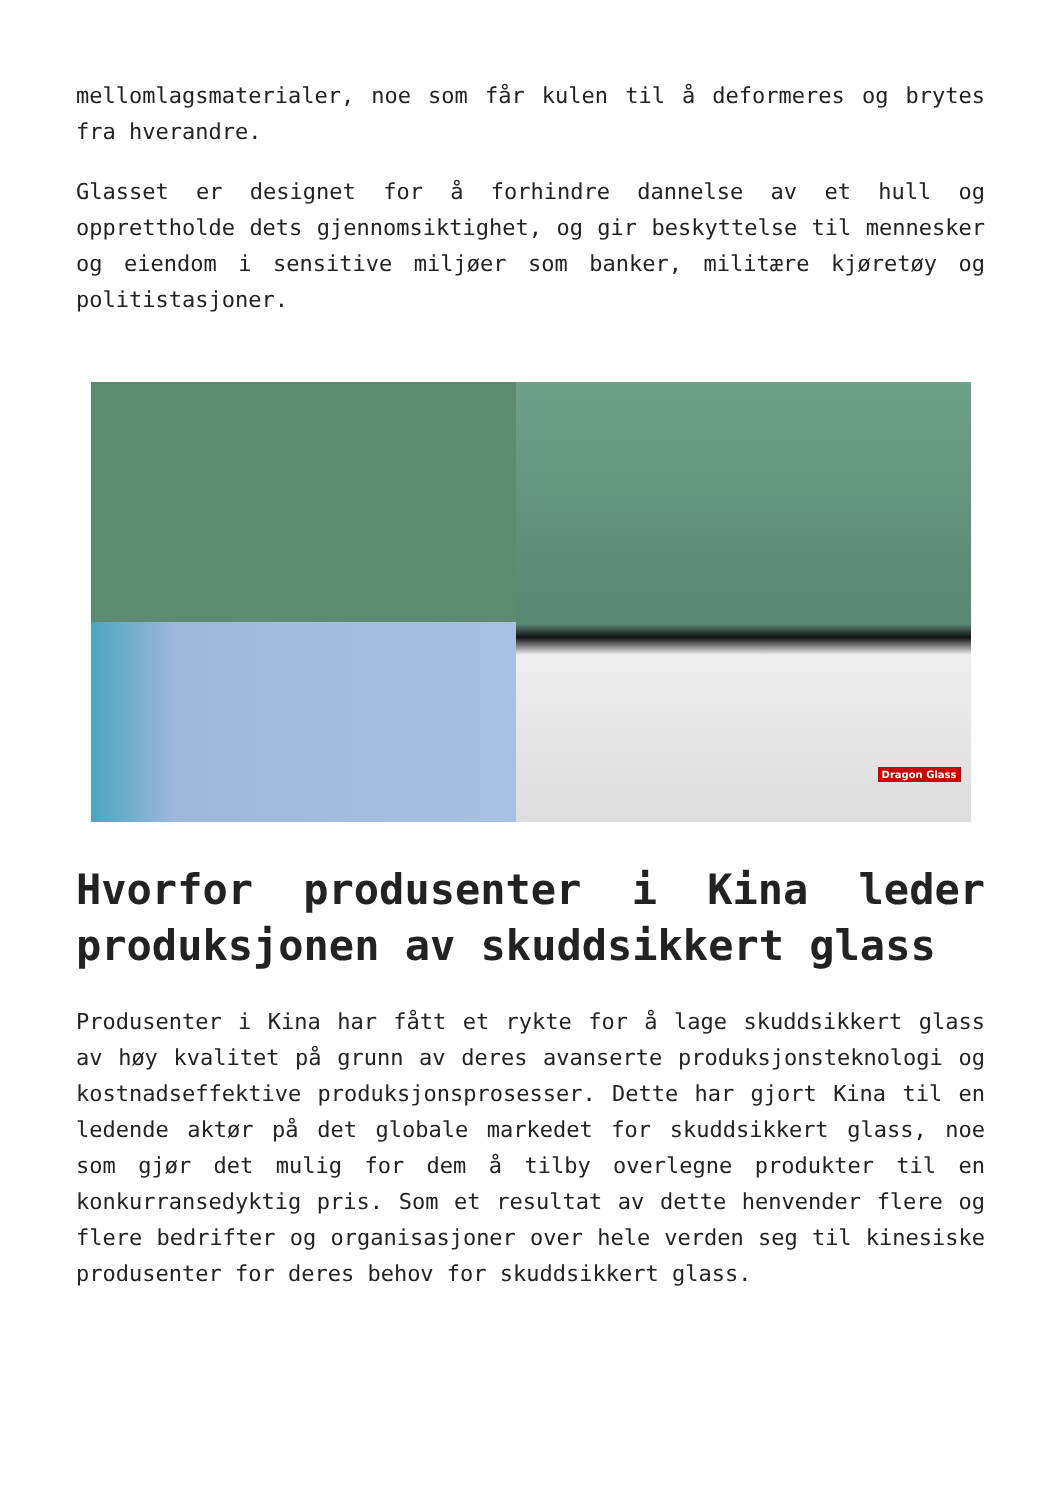mellomlagsmaterialer, noe som får kulen til å deformeres og brytes fra hverandre.
Glasset er designet for å forhindre dannelse av et hull og opprettholde dets gjennomsiktighet, og gir beskyttelse til mennesker og eiendom i sensitive miljøer som banker, militære kjøretøy og politistasjoner.
Dragon Glass
Hvorfor produsenter i Kina leder produksjonen av skuddsikkert glass
Produsenter i Kina har fått et rykte for å lage skuddsikkert glass av høy kvalitet på grunn av deres avanserte produksjonsteknologi og kostnadseffektive produksjonsprosesser. Dette har gjort Kina til en ledende aktør på det globale markedet for skuddsikkert glass, noe som gjør det mulig for dem å tilby overlegne produkter til en konkurransedyktig pris. Som et resultat av dette henvender flere og flere bedrifter og organisasjoner over hele verden seg til kinesiske produsenter for deres behov for skuddsikkert glass.